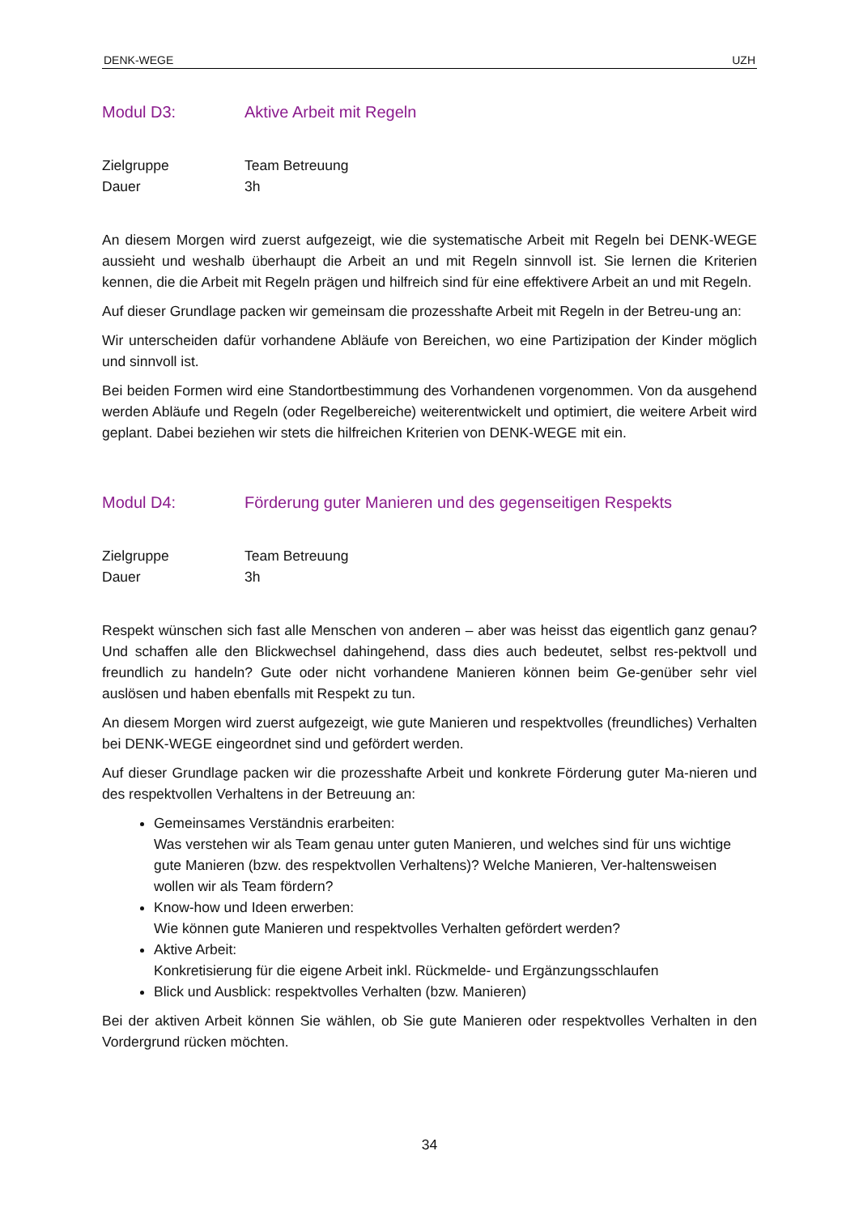DENK-WEGE UZH
Modul D3: Aktive Arbeit mit Regeln
Zielgruppe Team Betreuung
Dauer 3h
An diesem Morgen wird zuerst aufgezeigt, wie die systematische Arbeit mit Regeln bei DENK-WEGE aussieht und weshalb überhaupt die Arbeit an und mit Regeln sinnvoll ist. Sie lernen die Kriterien kennen, die die Arbeit mit Regeln prägen und hilfreich sind für eine effektivere Arbeit an und mit Regeln.
Auf dieser Grundlage packen wir gemeinsam die prozesshafte Arbeit mit Regeln in der Betreu-ung an:
Wir unterscheiden dafür vorhandene Abläufe von Bereichen, wo eine Partizipation der Kinder möglich und sinnvoll ist.
Bei beiden Formen wird eine Standortbestimmung des Vorhandenen vorgenommen. Von da ausgehend werden Abläufe und Regeln (oder Regelbereiche) weiterentwickelt und optimiert, die weitere Arbeit wird geplant. Dabei beziehen wir stets die hilfreichen Kriterien von DENK-WEGE mit ein.
Modul D4: Förderung guter Manieren und des gegenseitigen Respekts
Zielgruppe Team Betreuung
Dauer 3h
Respekt wünschen sich fast alle Menschen von anderen – aber was heisst das eigentlich ganz genau? Und schaffen alle den Blickwechsel dahingehend, dass dies auch bedeutet, selbst res-pektvoll und freundlich zu handeln? Gute oder nicht vorhandene Manieren können beim Ge-genüber sehr viel auslösen und haben ebenfalls mit Respekt zu tun.
An diesem Morgen wird zuerst aufgezeigt, wie gute Manieren und respektvolles (freundliches) Verhalten bei DENK-WEGE eingeordnet sind und gefördert werden.
Auf dieser Grundlage packen wir die prozesshafte Arbeit und konkrete Förderung guter Ma-nieren und des respektvollen Verhaltens in der Betreuung an:
Gemeinsames Verständnis erarbeiten:
Was verstehen wir als Team genau unter guten Manieren, und welches sind für uns wichtige gute Manieren (bzw. des respektvollen Verhaltens)? Welche Manieren, Ver-haltensweisen wollen wir als Team fördern?
Know-how und Ideen erwerben:
Wie können gute Manieren und respektvolles Verhalten gefördert werden?
Aktive Arbeit:
Konkretisierung für die eigene Arbeit inkl. Rückmelde- und Ergänzungsschlaufen
Blick und Ausblick: respektvolles Verhalten (bzw. Manieren)
Bei der aktiven Arbeit können Sie wählen, ob Sie gute Manieren oder respektvolles Verhalten in den Vordergrund rücken möchten.
34